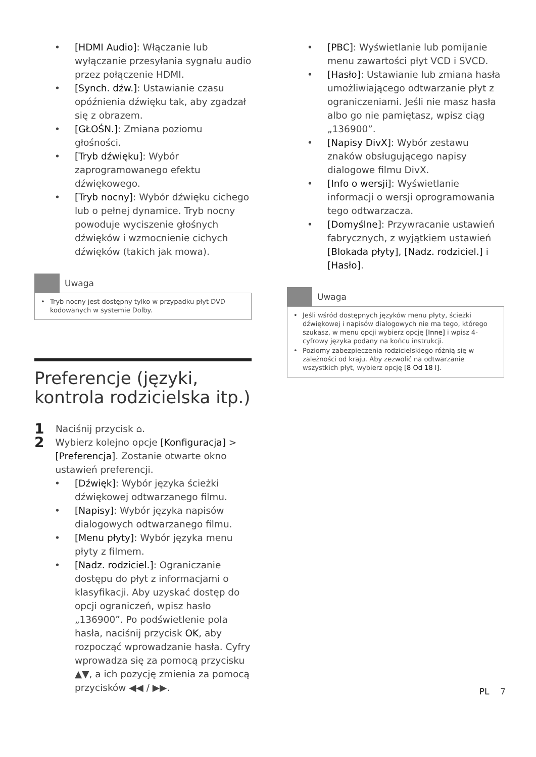[HDMI Audio]: Włączanie lub wyłączanie przesyłania sygnału audio przez połączenie HDMI.
[Synch. dźw.]: Ustawianie czasu opóźnienia dźwięku tak, aby zgadzał się z obrazem.
[GŁOŚN.]: Zmiana poziomu głośności.
[Tryb dźwięku]: Wybór zaprogramowanego efektu dźwiękowego.
[Tryb nocny]: Wybór dźwięku cichego lub o pełnej dynamice. Tryb nocny powoduje wyciszenie głośnych dźwięków i wzmocnienie cichych dźwięków (takich jak mowa).
Uwaga
Tryb nocny jest dostępny tylko w przypadku płyt DVD kodowanych w systemie Dolby.
Preferencje (języki, kontrola rodzicielska itp.)
1 Naciśnij przycisk ⌂.
2 Wybierz kolejno opcje [Konfiguracja] > [Preferencja]. Zostanie otwarte okno ustawień preferencji.
[Dźwięk]: Wybór języka ścieżki dźwiękowej odtwarzanego filmu.
[Napisy]: Wybór języka napisów dialogowych odtwarzanego filmu.
[Menu płyty]: Wybór języka menu płyty z filmem.
[Nadz. rodziciel.]: Ograniczanie dostępu do płyt z informacjami o klasyfikacji. Aby uzyskać dostęp do opcji ograniczeń, wpisz hasło „136900”. Po podświetlenie pola hasła, naciśnij przycisk OK, aby rozpocząć wprowadzanie hasła. Cyfry wprowadza się za pomocą przycisku ▲▼, a ich pozycję zmienia za pomocą przycisków ◀◀ / ▶▶.
[PBC]: Wyświetlanie lub pomijanie menu zawartości płyt VCD i SVCD.
[Hasło]: Ustawianie lub zmiana hasła umożliwiającego odtwarzanie płyt z ograniczeniami. Jeśli nie masz hasła albo go nie pamiętasz, wpisz ciąg „136900”.
[Napisy DivX]: Wybór zestawu znaków obsługującego napisy dialogowe filmu DivX.
[Info o wersji]: Wyświetlanie informacji o wersji oprogramowania tego odtwarzacza.
[Domyślne]: Przywracanie ustawień fabrycznych, z wyjątkiem ustawień [Blokada płyty], [Nadz. rodziciel.] i [Hasło].
Uwaga
Jeśli wśród dostępnych języków menu płyty, ścieżki dźwiękowej i napisów dialogowych nie ma tego, którego szukasz, w menu opcji wybierz opcję [Inne] i wpisz 4-cyfrowy języka podany na końcu instrukcji.
Poziomy zabezpieczenia rodzicielskiego różnią się w zależności od kraju. Aby zezwolić na odtwarzanie wszystkich płyt, wybierz opcję [8 Od 18 l].
PL 7